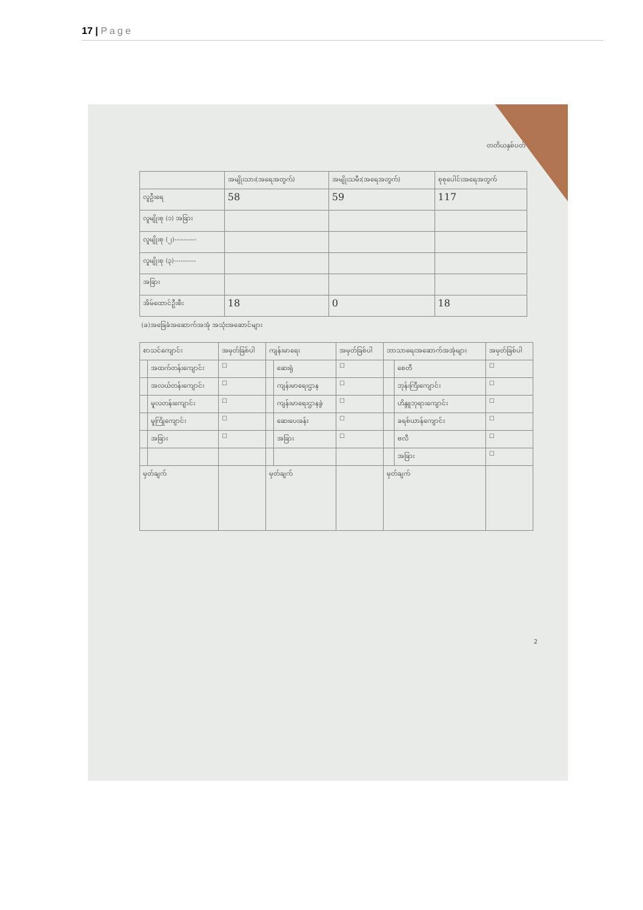17 | Page
တတိယနှစ်ပတ်
| | အမျိုးသား(အရေအတွက်) | အမျိုးသမီး(အရေအတွက်) | စုစုပေါင်းအရေအတွက် |
| --- | --- | --- | --- |
| လူဦးရေ | 58 | 59 | 117 |
| လူမျိုးစု (၁) အခြား | | | |
| လူမျိုးစု (၂)---------- | | | |
| လူမျိုးစု (၃)---------- | | | |
| အခြား | | | |
| အိမ်ထောင်ဦးစီး | 18 | 0 | 18 |
(ခ)အခြေခံအဆောက်အအုံ အသုံးအဆောင်များ
| စာသင်ကျောင်း | | အမှတ်ခြစ်ပါ | ကျန်းမာရေး | | အမှတ်ခြစ်ပါ | ဘာသာရေးအဆောက်အအုံများ | | အမှတ်ခြစ်ပါ |
| --- | --- | --- | --- | --- | --- | --- | --- | --- |
| | အထက်တန်းကျောင်း | ☐ | | ဆေးရုံ | ☐ | | စေတီ | ☐ |
| | အလယ်တန်းကျောင်း | ☐ | | ကျန်းမာရေးဌာန | ☐ | | ဘုန်းကြီးကျောင်း | ☐ |
| | မူလတန်းကျောင်း | ☐ | | ကျန်းမာရေးဌာနခွဲ | ☐ | | ဟိန္ဒူဘုရားကျောင်း | ☐ |
| | မူကြိုကျောင်း | ☐ | | ဆေးပေးခန်း | ☐ | | ခရစ်ယာန်ကျောင်း | ☐ |
| | အခြား | ☐ | | အခြား | ☐ | | ဗလီ | ☐ |
| | | | | | | | အခြား | ☐ |
| မှတ်ချက် | | | မှတ်ချက် | | | မှတ်ချက် | | |
2